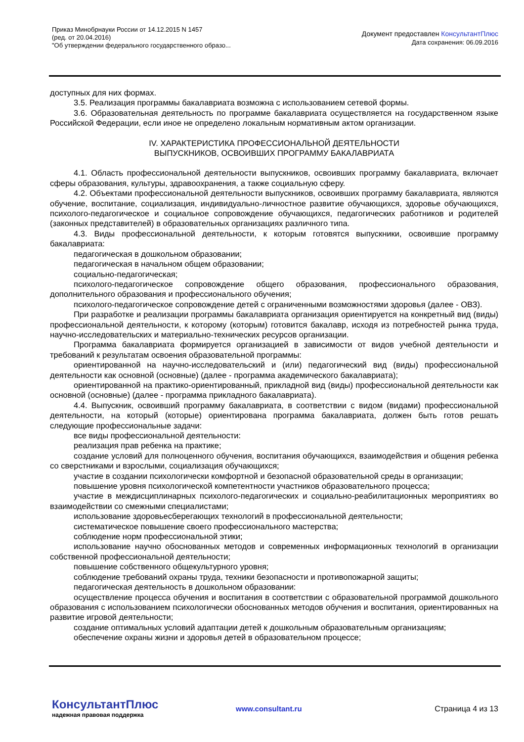Приказ Минобрнауки России от 14.12.2015 N 1457
(ред. от 20.04.2016)
"Об утверждении федерального государственного образо...
Документ предоставлен КонсультантПлюс
Дата сохранения: 06.09.2016
доступных для них формах.
3.5. Реализация программы бакалавриата возможна с использованием сетевой формы.
3.6. Образовательная деятельность по программе бакалавриата осуществляется на государственном языке Российской Федерации, если иное не определено локальным нормативным актом организации.
IV. ХАРАКТЕРИСТИКА ПРОФЕССИОНАЛЬНОЙ ДЕЯТЕЛЬНОСТИ
ВЫПУСКНИКОВ, ОСВОИВШИХ ПРОГРАММУ БАКАЛАВРИАТА
4.1. Область профессиональной деятельности выпускников, освоивших программу бакалавриата, включает сферы образования, культуры, здравоохранения, а также социальную сферу.
4.2. Объектами профессиональной деятельности выпускников, освоивших программу бакалавриата, являются обучение, воспитание, социализация, индивидуально-личностное развитие обучающихся, здоровье обучающихся, психолого-педагогическое и социальное сопровождение обучающихся, педагогических работников и родителей (законных представителей) в образовательных организациях различного типа.
4.3. Виды профессиональной деятельности, к которым готовятся выпускники, освоившие программу бакалавриата:
педагогическая в дошкольном образовании;
педагогическая в начальном общем образовании;
социально-педагогическая;
психолого-педагогическое сопровождение общего образования, профессионального образования, дополнительного образования и профессионального обучения;
психолого-педагогическое сопровождение детей с ограниченными возможностями здоровья (далее - ОВЗ).
При разработке и реализации программы бакалавриата организация ориентируется на конкретный вид (виды) профессиональной деятельности, к которому (которым) готовится бакалавр, исходя из потребностей рынка труда, научно-исследовательских и материально-технических ресурсов организации.
Программа бакалавриата формируется организацией в зависимости от видов учебной деятельности и требований к результатам освоения образовательной программы:
ориентированной на научно-исследовательский и (или) педагогический вид (виды) профессиональной деятельности как основной (основные) (далее - программа академического бакалавриата);
ориентированной на практико-ориентированный, прикладной вид (виды) профессиональной деятельности как основной (основные) (далее - программа прикладного бакалавриата).
4.4. Выпускник, освоивший программу бакалавриата, в соответствии с видом (видами) профессиональной деятельности, на который (которые) ориентирована программа бакалавриата, должен быть готов решать следующие профессиональные задачи:
все виды профессиональной деятельности:
реализация прав ребенка на практике;
создание условий для полноценного обучения, воспитания обучающихся, взаимодействия и общения ребенка со сверстниками и взрослыми, социализация обучающихся;
участие в создании психологически комфортной и безопасной образовательной среды в организации;
повышение уровня психологической компетентности участников образовательного процесса;
участие в междисциплинарных психолого-педагогических и социально-реабилитационных мероприятиях во взаимодействии со смежными специалистами;
использование здоровьесберегающих технологий в профессиональной деятельности;
систематическое повышение своего профессионального мастерства;
соблюдение норм профессиональной этики;
использование научно обоснованных методов и современных информационных технологий в организации собственной профессиональной деятельности;
повышение собственного общекультурного уровня;
соблюдение требований охраны труда, техники безопасности и противопожарной защиты;
педагогическая деятельность в дошкольном образовании:
осуществление процесса обучения и воспитания в соответствии с образовательной программой дошкольного образования с использованием психологически обоснованных методов обучения и воспитания, ориентированных на развитие игровой деятельности;
создание оптимальных условий адаптации детей к дошкольным образовательным организациям;
обеспечение охраны жизни и здоровья детей в образовательном процессе;
КонсультантПлюс
надежная правовая поддержка
www.consultant.ru Страница 4 из 13